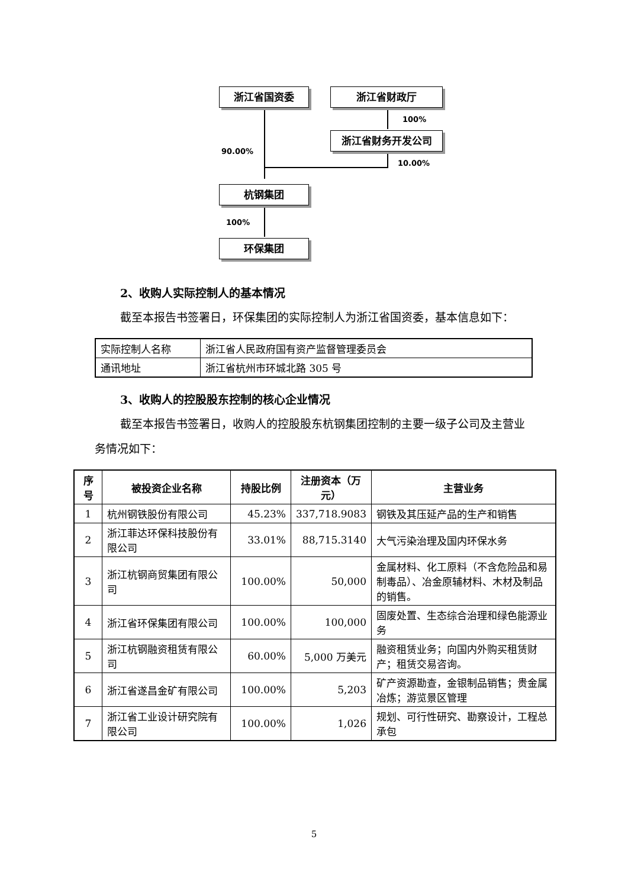浙江省国资委 浙江省财政厅
100%
浙江省财务开发公司
90.00%
10.00%
杭钢集团
100%
环保集团
2、收购人实际控制人的基本情况
截至本报告书签署日，环保集团的实际控制人为浙江省国资委，基本信息如下：
| 实际控制人名称 | 浙江省人民政府国有资产监督管理委员会 |
| 通讯地址 | 浙江省杭州市环城北路 305 号 |
3、收购人的控股股东控制的核心企业情况
截至本报告书签署日，收购人的控股股东杭钢集团控制的主要一级子公司及主营业务情况如下：
| 序号 | 被投资企业名称 | 持股比例 | 注册资本（万元） | 主营业务 |
| --- | --- | --- | --- | --- |
| 1 | 杭州钢铁股份有限公司 | 45.23% | 337,718.9083 | 钢铁及其压延产品的生产和销售 |
| 2 | 浙江菲达环保科技股份有限公司 | 33.01% | 88,715.3140 | 大气污染治理及国内环保水务 |
| 3 | 浙江杭钢商贸集团有限公司 | 100.00% | 50,000 | 金属材料、化工原料（不含危险品和易制毒品）、冶金原辅材料、木材及制品的销售。 |
| 4 | 浙江省环保集团有限公司 | 100.00% | 100,000 | 固废处置、生态综合治理和绿色能源业务 |
| 5 | 浙江杭钢融资租赁有限公司 | 60.00% | 5,000 万美元 | 融资租赁业务；向国内外购买租赁财产；租赁交易咨询。 |
| 6 | 浙江省遂昌金矿有限公司 | 100.00% | 5,203 | 矿产资源勘查，金银制品销售；贵金属冶炼；游览景区管理 |
| 7 | 浙江省工业设计研究院有限公司 | 100.00% | 1,026 | 规划、可行性研究、勘察设计，工程总承包 |
5